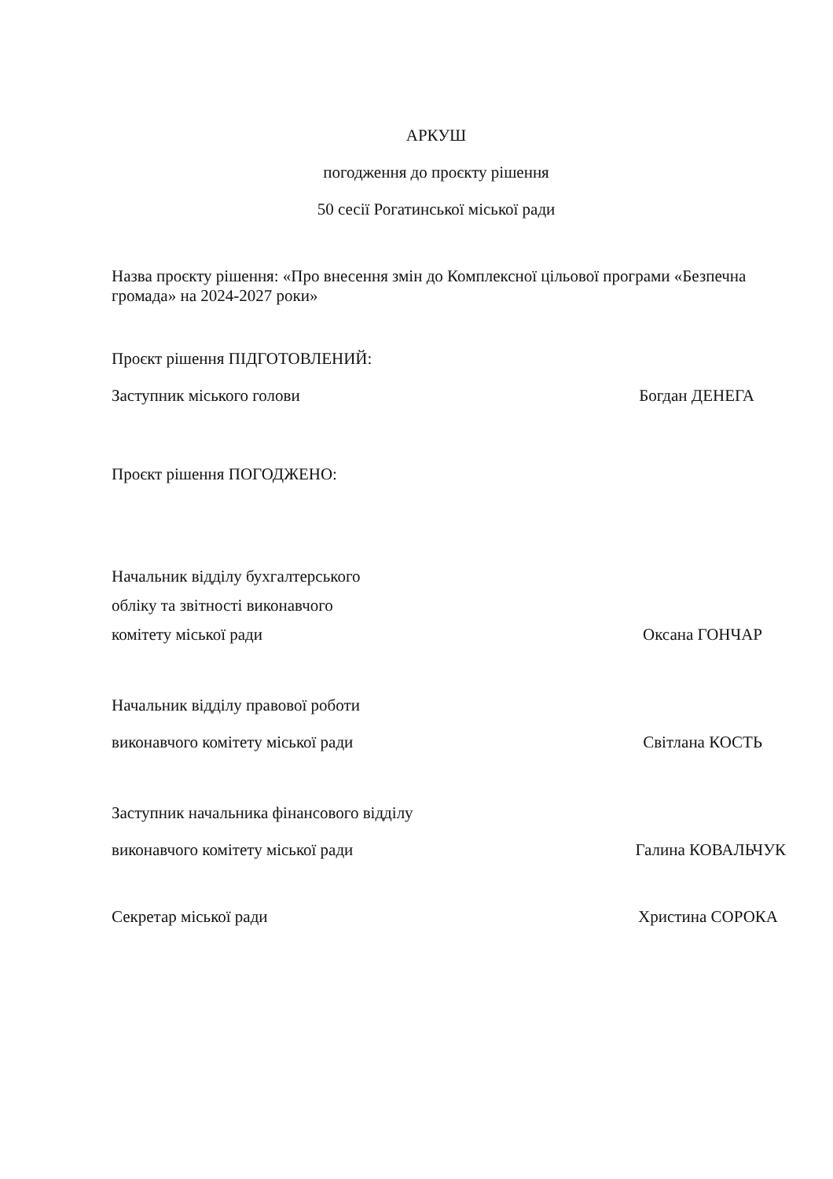АРКУШ
погодження до проєкту рішення
50 сесії Рогатинської міської ради
Назва проєкту рішення: «Про внесення змін до Комплексної цільової програми «Безпечна громада» на 2024-2027 роки»
Проєкт рішення ПІДГОТОВЛЕНИЙ:
Заступник міського голови Богдан ДЕНЕГА
Проєкт рішення ПОГОДЖЕНО:
Начальник відділу бухгалтерського
обліку та звітності виконавчого
комітету міської ради Оксана ГОНЧАР
Начальник відділу правової роботи
виконавчого комітету міської ради Світлана КОСТЬ
Заступник начальника фінансового відділу
виконавчого комітету міської ради Галина КОВАЛЬЧУК
Секретар міської ради Христина СОРОКА